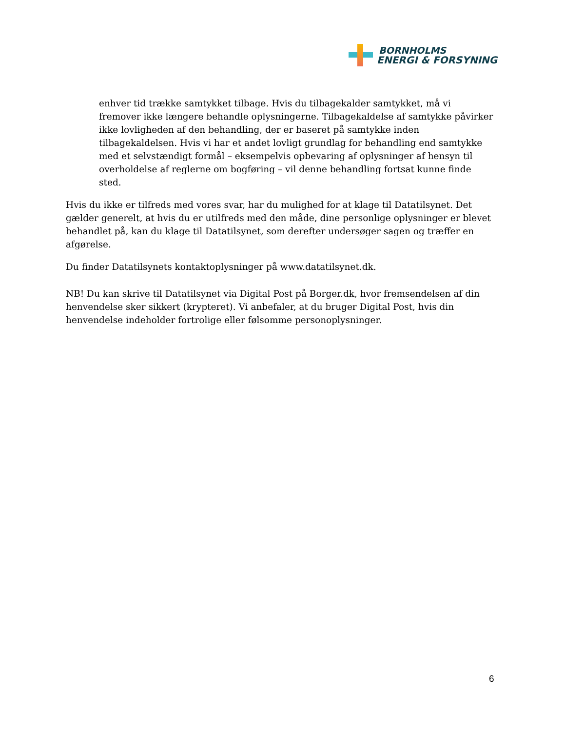BORNHOLMS
ENERGI & FORSYNING
enhver tid trække samtykket tilbage. Hvis du tilbagekalder samtykket, må vi fremover ikke længere behandle oplysningerne. Tilbagekaldelse af samtykke påvirker ikke lovligheden af den behandling, der er baseret på samtykke inden tilbagekaldelsen. Hvis vi har et andet lovligt grundlag for behandling end samtykke med et selvstændigt formål – eksempelvis opbevaring af oplysninger af hensyn til overholdelse af reglerne om bogføring – vil denne behandling fortsat kunne finde sted.
Hvis du ikke er tilfreds med vores svar, har du mulighed for at klage til Datatilsynet. Det gælder generelt, at hvis du er utilfreds med den måde, dine personlige oplysninger er blevet behandlet på, kan du klage til Datatilsynet, som derefter undersøger sagen og træffer en afgørelse.
Du finder Datatilsynets kontaktoplysninger på www.datatilsynet.dk.
NB! Du kan skrive til Datatilsynet via Digital Post på Borger.dk, hvor fremsendelsen af din henvendelse sker sikkert (krypteret). Vi anbefaler, at du bruger Digital Post, hvis din henvendelse indeholder fortrolige eller følsomme personoplysninger.
6